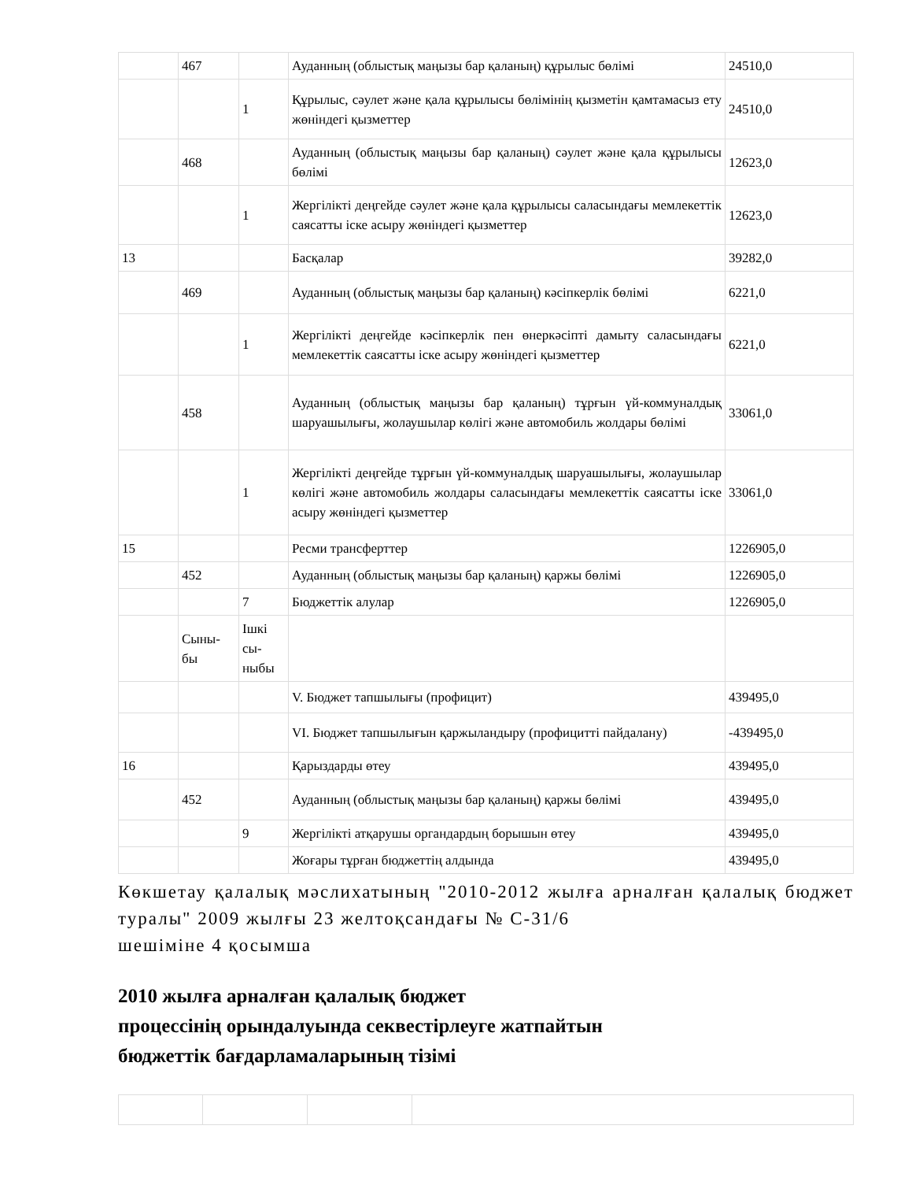| | 467 | | Ауданның (облыстық маңызы бар қаланың) құрылыс бөлімі | 24510,0 |
| | | 1 | Құрылыс, сәулет және қала құрылысы бөлімінің қызметін қамтамасыз ету жөніндегі қызметтер | 24510,0 |
| | 468 | | Ауданның (облыстық маңызы бар қаланың) сәулет және қала құрылысы бөлімі | 12623,0 |
| | | 1 | Жергілікті деңгейде сәулет және қала құрылысы саласындағы мемлекеттік саясатты іске асыру жөніндегі қызметтер | 12623,0 |
| 13 | | | Басқалар | 39282,0 |
| | 469 | | Ауданның (облыстық маңызы бар қаланың) кәсіпкерлік бөлімі | 6221,0 |
| | | 1 | Жергілікті деңгейде кәсіпкерлік пен өнеркәсіпті дамыту саласындағы мемлекеттік саясатты іске асыру жөніндегі қызметтер | 6221,0 |
| | 458 | | Ауданның (облыстық маңызы бар қаланың) тұрғын үй-коммуналдық шаруашылығы, жолаушылар көлігі және автомобиль жолдары бөлімі | 33061,0 |
| | | 1 | Жергілікті деңгейде тұрғын үй-коммуналдық шаруашылығы, жолаушылар көлігі және автомобиль жолдары саласындағы мемлекеттік саясатты іске асыру жөніндегі қызметтер | 33061,0 |
| 15 | | | Ресми трансферттер | 1226905,0 |
| | 452 | | Ауданның (облыстық маңызы бар қаланың) қаржы бөлімі | 1226905,0 |
| | | 7 | Бюджеттік алулар | 1226905,0 |
| | Сыны- бы | Ішкі сы- ныбы | | |
| | | | V. Бюджет тапшылығы (профицит) | 439495,0 |
| | | | VI. Бюджет тапшылығын қаржыландыру (профицитті пайдалану) | -439495,0 |
| 16 | | | Қарыздарды өтеу | 439495,0 |
| | 452 | | Ауданның (облыстық маңызы бар қаланың) қаржы бөлімі | 439495,0 |
| | | 9 | Жергілікті атқарушы органдардың борышын өтеу | 439495,0 |
| | | | Жоғары тұрған бюджеттің алдында | 439495,0 |
Көкшетау қалалық мәслихатының "2010-2012 жылға арналған қалалық бюджет туралы" 2009 жылғы 23 желтоқсандағы № С-31/6
шешіміне 4 қосымша
2010 жылға арналған қалалық бюджет
процессінің орындалуында секвестірлеуге жатпайтын
бюджеттік бағдарламаларының тізімі